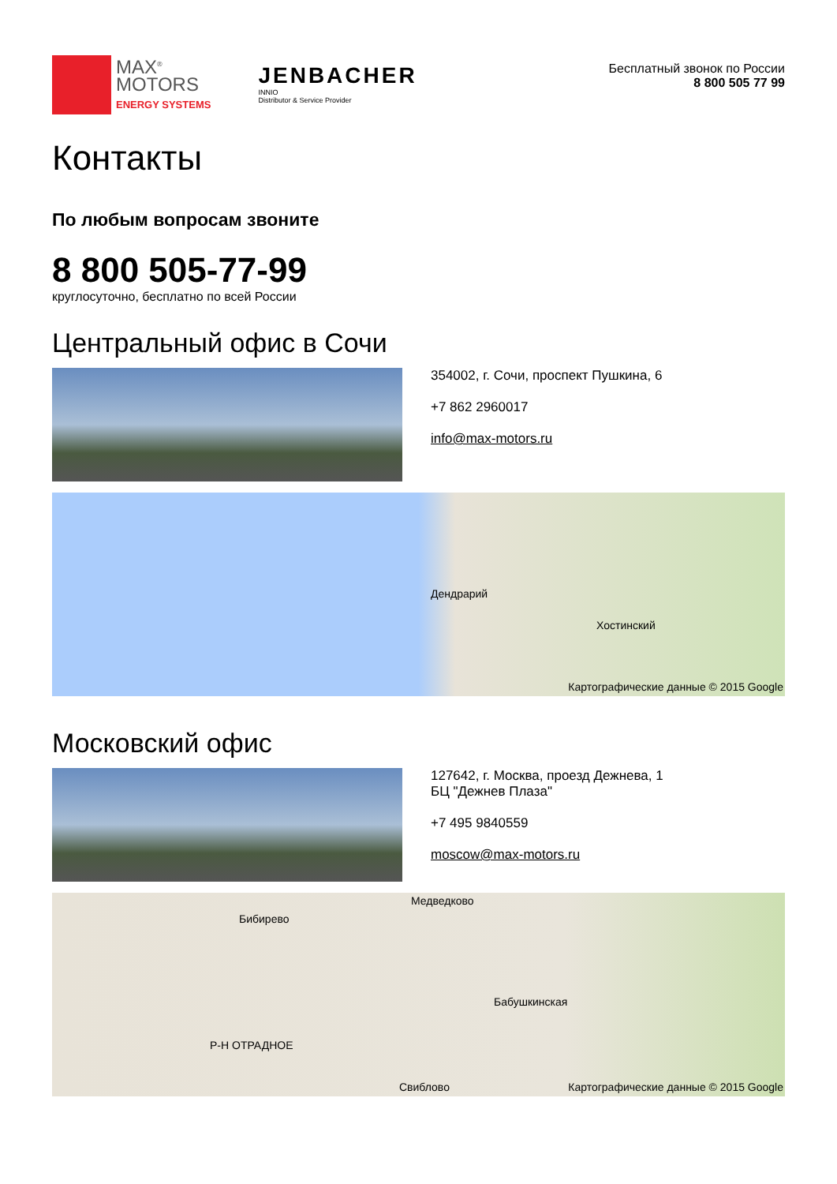MAX<sup>®</sup>
MOTORS
ENERGY SYSTEMS
JENBACHER
INNIO
Distributor & Service Provider
Бесплатный звонок по России
8 800 505 77 99
Контакты
По любым вопросам звоните
8 800 505-77-99
круглосуточно, бесплатно по всей России
Центральный офис в Сочи
354002, г. Сочи, проспект Пушкина, 6
+7 862 2960017
info@max-motors.ru
Дендрарий
Хостинский
Картографические данные © 2015 Google
Московский офис
127642, г. Москва, проезд Дежнева, 1
БЦ "Дежнев Плаза"
+7 495 9840559
moscow@max-motors.ru
Медведково
Бибирево
Бабушкинская
Р-Н ОТРАДНОЕ
Свиблово Картографические данные © 2015 Google